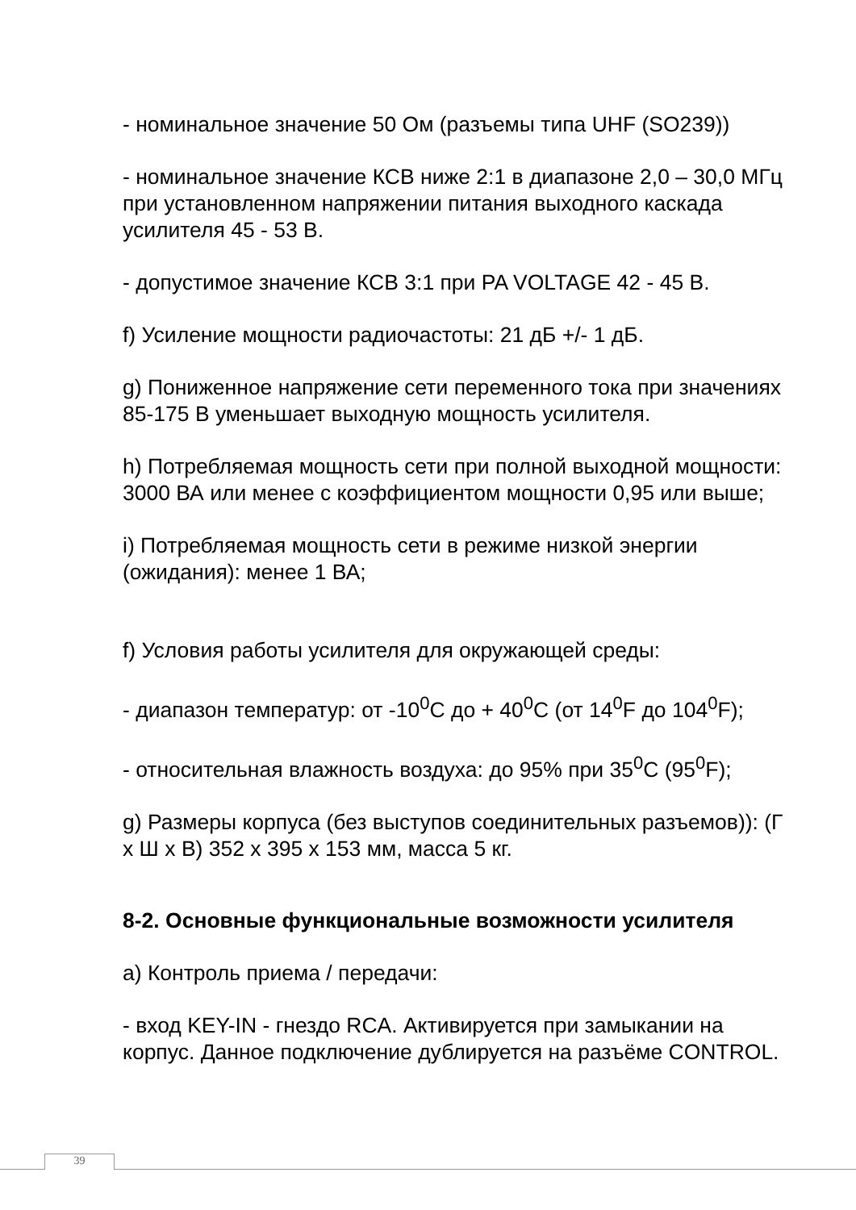- номинальное значение 50 Ом (разъемы типа UHF (SO239))
- номинальное значение КСВ ниже 2:1 в диапазоне 2,0 – 30,0 МГц при установленном напряжении питания выходного каскада усилителя 45 - 53 В.
- допустимое значение КСВ 3:1 при PA VOLTAGE 42 - 45 В.
f) Усиление мощности радиочастоты: 21 дБ +/- 1 дБ.
g) Пониженное напряжение сети переменного тока при значениях 85-175 В уменьшает выходную мощность усилителя.
h) Потребляемая мощность сети при полной выходной мощности: 3000 ВА или менее с коэффициентом мощности 0,95 или выше;
i) Потребляемая мощность сети в режиме низкой энергии (ожидания): менее 1 ВА;
f) Условия работы усилителя для окружающей среды:
- диапазон температур: от -10<sup>0</sup>С до + 40<sup>0</sup>С (от 14<sup>0</sup>F до 104<sup>0</sup>F);
- относительная влажность воздуха: до 95% при 35<sup>0</sup>С (95<sup>0</sup>F);
g) Размеры корпуса (без выступов соединительных разъемов)): (Г х Ш х В) 352 х 395 х 153 мм, масса 5 кг.
8-2. Основные функциональные возможности усилителя
a) Контроль приема / передачи:
- вход KEY-IN - гнездо RCA. Активируется при замыкании на корпус. Данное подключение дублируется на разъёме CONTROL.
39